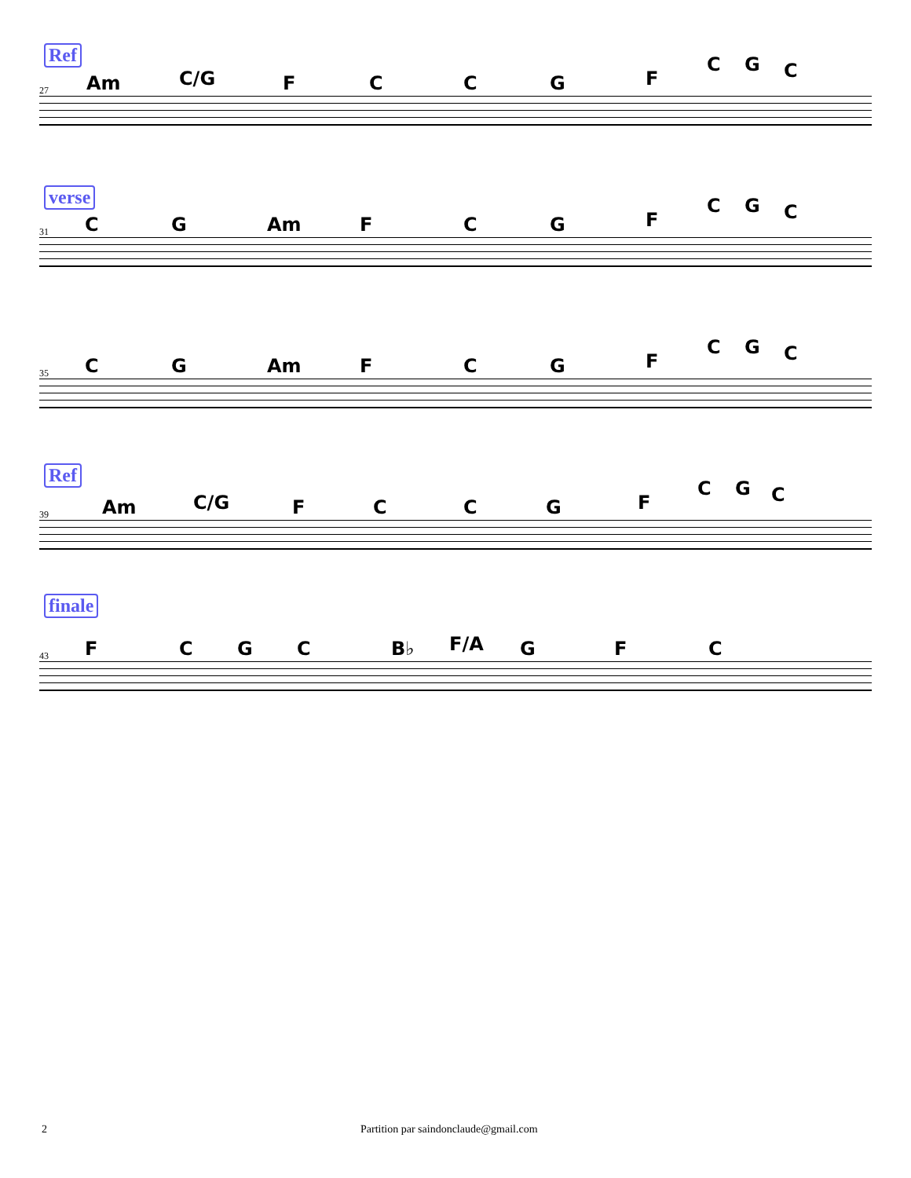Ref
27 Am C/G F C C G F
C G C
verse
31 C G Am F C G F
C G C
35 C G Am F C G F
C G C
Ref
39 Am C/G F C C G F
C G C
finale
43 F C G C B♭ F/A G F C
2 Partition par saindonclaude@gmail.com